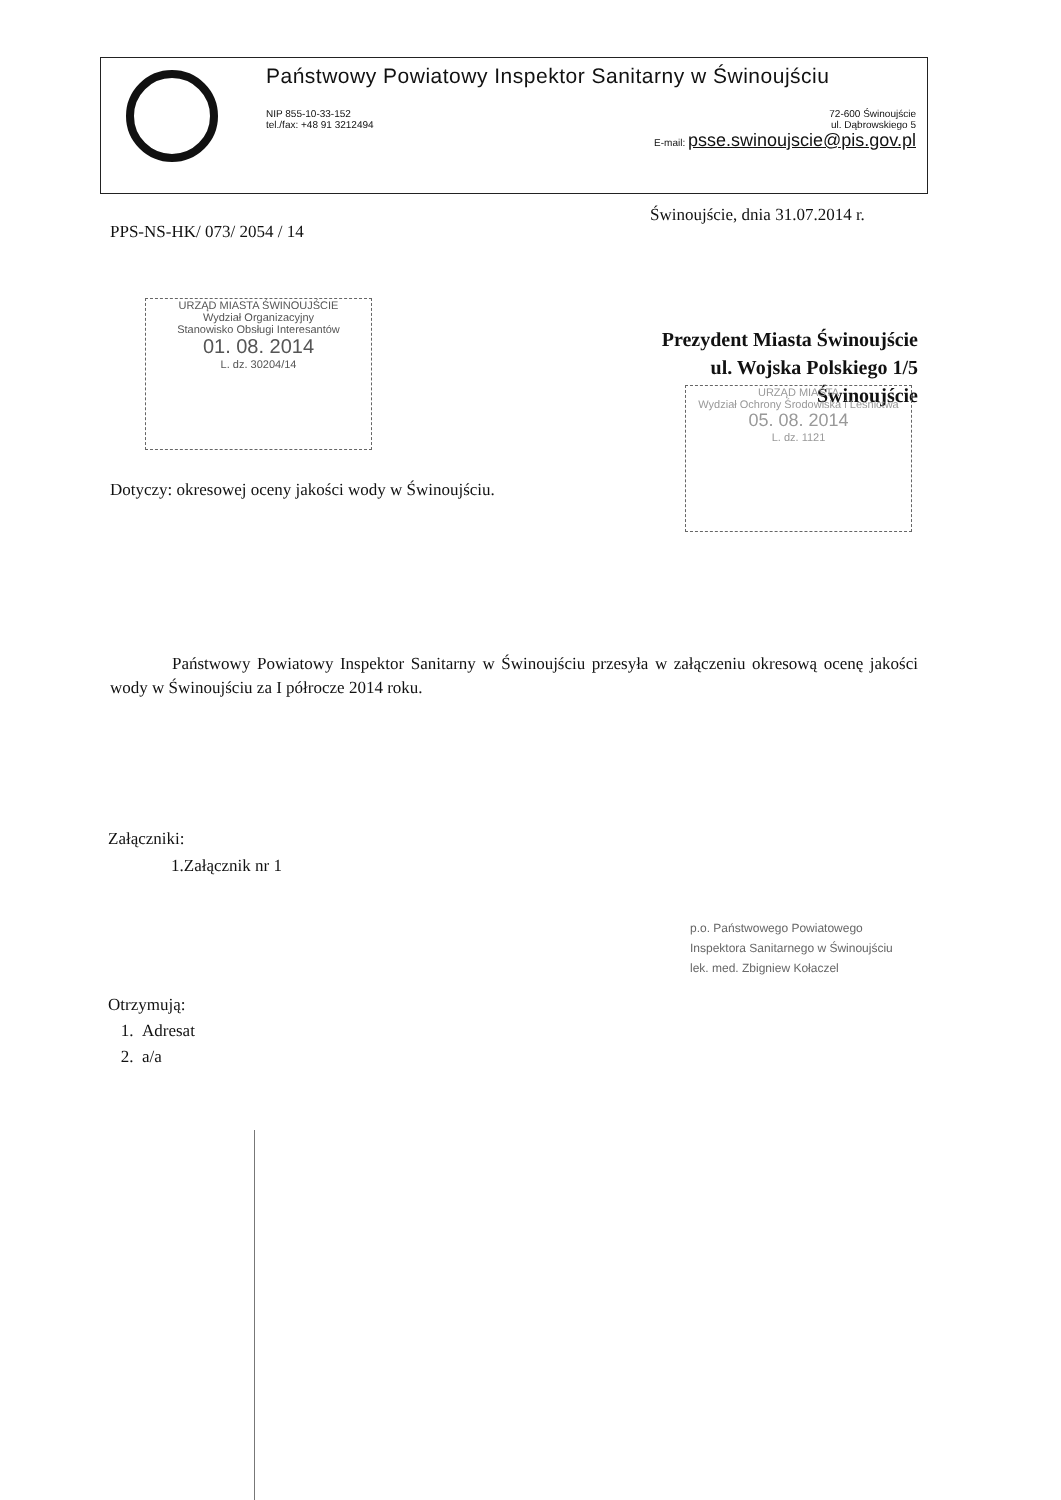Państwowy Powiatowy Inspektor Sanitarny w Świnoujściu
NIP 855-10-33-152
tel./fax: +48 91 3212494
72-600 Świnoujście
ul. Dąbrowskiego 5
E-mail: psse.swinoujscie@pis.gov.pl
Świnoujście, dnia 31.07.2014 r.
PPS-NS-HK/ 073/ 2054 / 14
URZĄD MIASTA ŚWINOUJŚCIE
Wydział Organizacyjny
Stanowisko Obsługi Interesantów
01. 08. 2014
L. dz. 30204/14
Prezydent Miasta Świnoujście
ul. Wojska Polskiego 1/5
Świnoujście
URZĄD MIASTA
Wydział Ochrony Środowiska i Leśnictwa
05. 08. 2014
L. dz. 1121
Dotyczy: okresowej oceny jakości wody w Świnoujściu.
Państwowy Powiatowy Inspektor Sanitarny w Świnoujściu przesyła w załączeniu okresową ocenę jakości wody w Świnoujściu za I półrocze 2014 roku.
Załączniki:
1.Załącznik nr 1
p.o. Państwowego Powiatowego
Inspektora Sanitarnego w Świnoujściu
lek. med. Zbigniew Kołaczel
Otrzymują:
1. Adresat
2. a/a